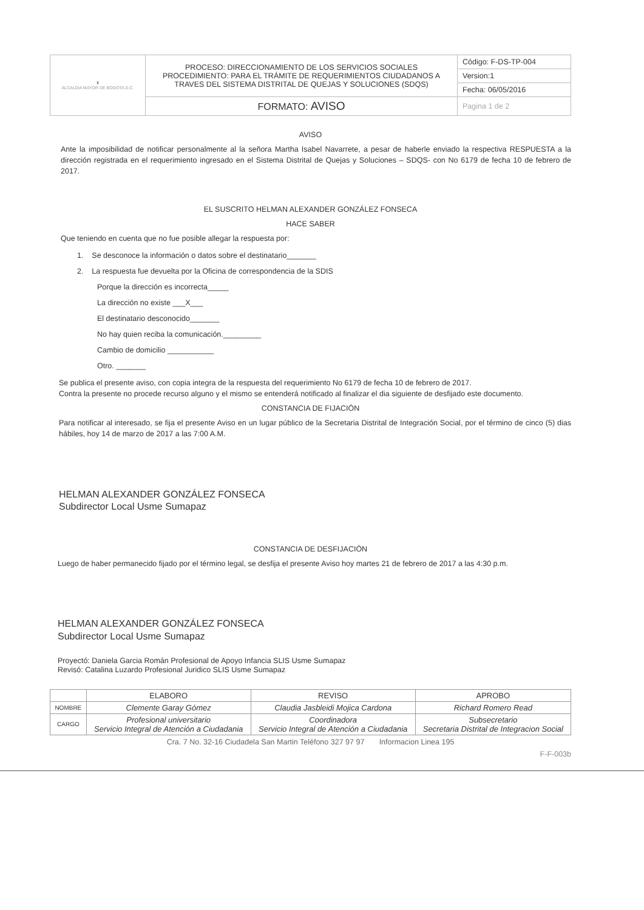| ♜ ALCALDIA MAYOR DE BOGOTA D.C. | PROCESO: DIRECCIONAMIENTO DE LOS SERVICIOS SOCIALES PROCEDIMIENTO: PARA EL TRÁMITE DE REQUERIMIENTOS CIUDADANOS A TRAVES DEL SISTEMA DISTRITAL DE QUEJAS Y SOLUCIONES (SDQS) | Código: F-DS-TP-004 |
| | | Version:1 |
| | | Fecha: 06/05/2016 |
| | FORMATO: AVISO | Pagina 1 de 2 |
AVISO
Ante la imposibilidad de notificar personalmente al la señora Martha Isabel Navarrete, a pesar de haberle enviado la respectiva RESPUESTA a la dirección registrada en el requerimiento ingresado en el Sistema Distrital de Quejas y Soluciones – SDQS- con No 6179 de fecha 10 de febrero de 2017.
EL SUSCRITO HELMAN ALEXANDER GONZÁLEZ FONSECA
HACE SABER
Que teniendo en cuenta que no fue posible allegar la respuesta por:
1. Se desconoce la información o datos sobre el destinatario_______
2. La respuesta fue devuelta por la Oficina de correspondencia de la SDIS
Porque la dirección es incorrecta_____
La dirección no existe ___X___
El destinatario desconocido_______
No hay quien reciba la comunicación._________
Cambio de domicilio ___________
Otro. _______
Se publica el presente aviso, con copia integra de la respuesta del requerimiento No 6179 de fecha 10 de febrero de 2017.
Contra la presente no procede recurso alguno y el mismo se entenderá notificado al finalizar el dia siguiente de desfijado este documento.
CONSTANCIA DE FIJACIÓN
Para notificar al interesado, se fija el presente Aviso en un lugar público de la Secretaria Distrital de Integración Social, por el término de cinco (5) dias hábiles, hoy 14 de marzo de 2017 a las 7:00 A.M.
HELMAN ALEXANDER GONZÁLEZ FONSECA
Subdirector Local Usme Sumapaz
CONSTANCIA DE DESFIJACIÒN
Luego de haber permanecido fijado por el término legal, se desfija el presente Aviso hoy martes 21 de febrero de 2017 a las 4:30 p.m.
HELMAN ALEXANDER GONZÁLEZ FONSECA
Subdirector Local Usme Sumapaz
Proyectó: Daniela Garcia Román Profesional de Apoyo Infancia SLIS Usme Sumapaz
Revisó: Catalina Luzardo Profesional Juridico SLIS Usme Sumapaz
| | ELABORO | REVISO | APROBO |
| NOMBRE | Clemente Garay Gómez | Claudia Jasbleidi Mojica Cardona | Richard Romero Read |
| CARGO | Profesional universitario Servicio Integral de Atención a Ciudadania | Coordinadora Servicio Integral de Atención a Ciudadania | Subsecretario Secretaria Distrital de Integracion Social |
Cra. 7 No. 32-16 Ciudadela San Martin Teléfono 327 97 97 Informacion Linea 195
F-F-003b